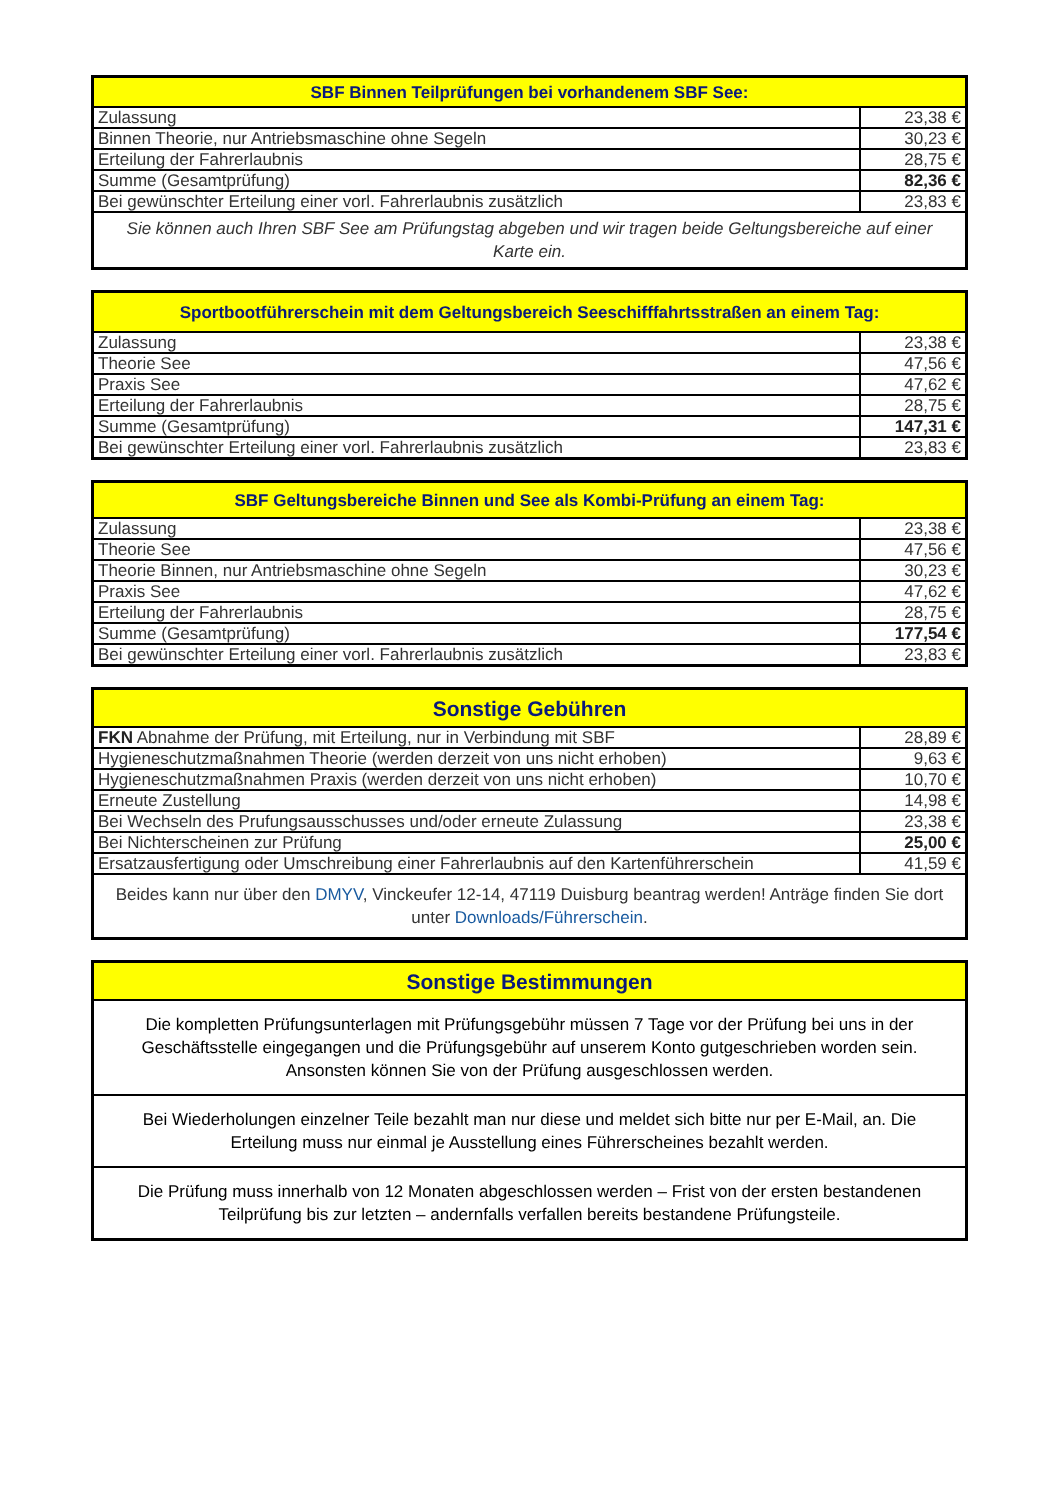| SBF Binnen Teilprüfungen bei vorhandenem SBF See: | |
| --- | --- |
| Zulassung | 23,38 € |
| Binnen Theorie, nur Antriebsmaschine ohne Segeln | 30,23 € |
| Erteilung der Fahrerlaubnis | 28,75 € |
| Summe (Gesamtprüfung) | 82,36 € |
| Bei gewünschter Erteilung einer vorl. Fahrerlaubnis zusätzlich | 23,83 € |
| Sie können auch Ihren SBF See am Prüfungstag abgeben und wir tragen beide Geltungsbereiche auf einer Karte ein. | |
| Sportbootführerschein mit dem Geltungsbereich Seeschifffahrtsstraßen an einem Tag: | |
| --- | --- |
| Zulassung | 23,38 € |
| Theorie See | 47,56 € |
| Praxis See | 47,62 € |
| Erteilung der Fahrerlaubnis | 28,75 € |
| Summe (Gesamtprüfung) | 147,31 € |
| Bei gewünschter Erteilung einer vorl. Fahrerlaubnis zusätzlich | 23,83 € |
| SBF Geltungsbereiche Binnen und See als Kombi-Prüfung an einem Tag: | |
| --- | --- |
| Zulassung | 23,38 € |
| Theorie See | 47,56 € |
| Theorie Binnen, nur Antriebsmaschine ohne Segeln | 30,23 € |
| Praxis See | 47,62 € |
| Erteilung der Fahrerlaubnis | 28,75 € |
| Summe (Gesamtprüfung) | 177,54 € |
| Bei gewünschter Erteilung einer vorl. Fahrerlaubnis zusätzlich | 23,83 € |
| Sonstige Gebühren | |
| --- | --- |
| FKN Abnahme der Prüfung, mit Erteilung, nur in Verbindung mit SBF | 28,89 € |
| Hygieneschutzmaßnahmen Theorie (werden derzeit von uns nicht erhoben) | 9,63 € |
| Hygieneschutzmaßnahmen Praxis (werden derzeit von uns nicht erhoben) | 10,70 € |
| Erneute Zustellung | 14,98 € |
| Bei Wechseln des Prufungsausschusses und/oder erneute Zulassung | 23,38 € |
| Bei Nichterscheinen zur Prüfung | 25,00 € |
| Ersatzausfertigung oder Umschreibung einer Fahrerlaubnis auf den Kartenführerschein | 41,59 € |
| Beides kann nur über den DMYV , Vinckeufer 12-14, 47119 Duisburg beantrag werden! Anträge finden Sie dort unter Downloads/Führerschein . | |
| Sonstige Bestimmungen |
| --- |
| Die kompletten Prüfungsunterlagen mit Prüfungsgebühr müssen 7 Tage vor der Prüfung bei uns in der Geschäftsstelle eingegangen und die Prüfungsgebühr auf unserem Konto gutgeschrieben worden sein. Ansonsten können Sie von der Prüfung ausgeschlossen werden. |
| Bei Wiederholungen einzelner Teile bezahlt man nur diese und meldet sich bitte nur per E-Mail, an. Die Erteilung muss nur einmal je Ausstellung eines Führerscheines bezahlt werden. |
| Die Prüfung muss innerhalb von 12 Monaten abgeschlossen werden – Frist von der ersten bestandenen Teilprüfung bis zur letzten – andernfalls verfallen bereits bestandene Prüfungsteile. |